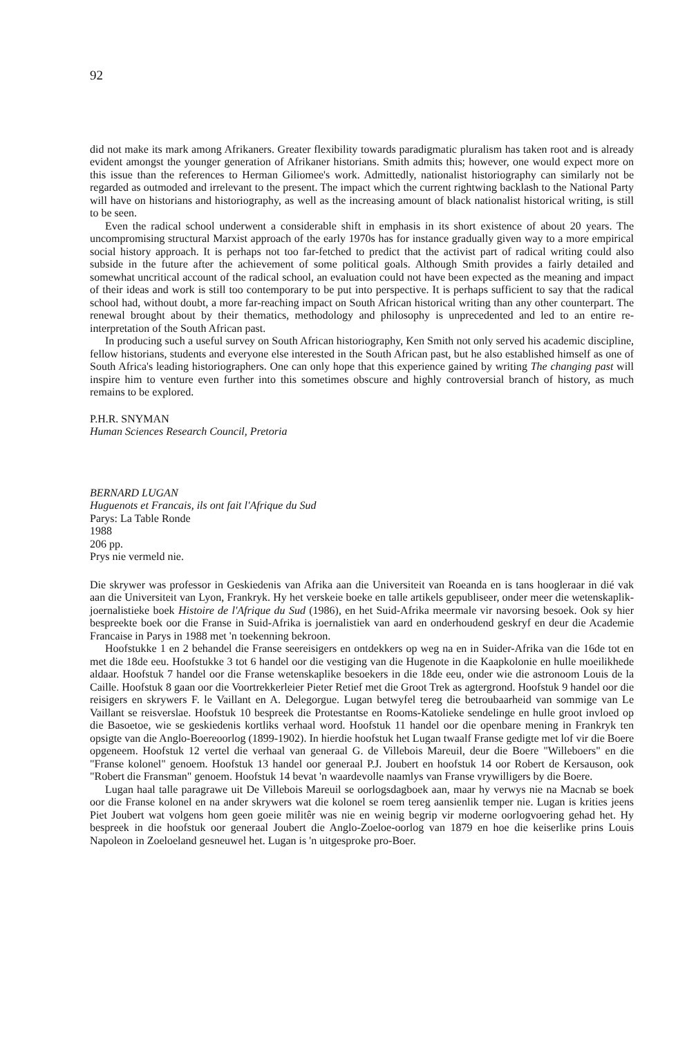92
did not make its mark among Afrikaners. Greater flexibility towards paradigmatic pluralism has taken root and is already evident amongst the younger generation of Afrikaner historians. Smith admits this; however, one would expect more on this issue than the references to Herman Giliomee's work. Admittedly, nationalist historiography can similarly not be regarded as outmoded and irrelevant to the present. The impact which the current rightwing backlash to the National Party will have on historians and historiography, as well as the increasing amount of black nationalist historical writing, is still to be seen.
Even the radical school underwent a considerable shift in emphasis in its short existence of about 20 years. The uncompromising structural Marxist approach of the early 1970s has for instance gradually given way to a more empirical social history approach. It is perhaps not too far-fetched to predict that the activist part of radical writing could also subside in the future after the achievement of some political goals. Although Smith provides a fairly detailed and somewhat uncritical account of the radical school, an evaluation could not have been expected as the meaning and impact of their ideas and work is still too contemporary to be put into perspective. It is perhaps sufficient to say that the radical school had, without doubt, a more far-reaching impact on South African historical writing than any other counterpart. The renewal brought about by their thematics, methodology and philosophy is unprecedented and led to an entire re-interpretation of the South African past.
In producing such a useful survey on South African historiography, Ken Smith not only served his academic discipline, fellow historians, students and everyone else interested in the South African past, but he also established himself as one of South Africa's leading historiographers. One can only hope that this experience gained by writing The changing past will inspire him to venture even further into this sometimes obscure and highly controversial branch of history, as much remains to be explored.
P.H.R. SNYMAN
Human Sciences Research Council, Pretoria
BERNARD LUGAN
Huguenots et Francais, ils ont fait l'Afrique du Sud
Parys: La Table Ronde
1988
206 pp.
Prys nie vermeld nie.
Die skrywer was professor in Geskiedenis van Afrika aan die Universiteit van Roeanda en is tans hoogleraar in dié vak aan die Universiteit van Lyon, Frankryk. Hy het verskeie boeke en talle artikels gepubliseer, onder meer die wetenskaplik-joernalistieke boek Histoire de l'Afrique du Sud (1986), en het Suid-Afrika meermale vir navorsing besoek. Ook sy hier bespreekte boek oor die Franse in Suid-Afrika is joernalistiek van aard en onderhoudend geskryf en deur die Academie Francaise in Parys in 1988 met 'n toekenning bekroon.
Hoofstukke 1 en 2 behandel die Franse seereisigers en ontdekkers op weg na en in Suider-Afrika van die 16de tot en met die 18de eeu. Hoofstukke 3 tot 6 handel oor die vestiging van die Hugenote in die Kaapkolonie en hulle moeilikhede aldaar. Hoofstuk 7 handel oor die Franse wetenskaplike besoekers in die 18de eeu, onder wie die astronoom Louis de la Caille. Hoofstuk 8 gaan oor die Voortrekkerleier Pieter Retief met die Groot Trek as agtergrond. Hoofstuk 9 handel oor die reisigers en skrywers F. le Vaillant en A. Delegorgue. Lugan betwyfel tereg die betroubaarheid van sommige van Le Vaillant se reisverslae. Hoofstuk 10 bespreek die Protestantse en Rooms-Katolieke sendelinge en hulle groot invloed op die Basoetoe, wie se geskiedenis kortliks verhaal word. Hoofstuk 11 handel oor die openbare mening in Frankryk ten opsigte van die Anglo-Boereoorlog (1899-1902). In hierdie hoofstuk het Lugan twaalf Franse gedigte met lof vir die Boere opgeneem. Hoofstuk 12 vertel die verhaal van generaal G. de Villebois Mareuil, deur die Boere "Willeboers" en die "Franse kolonel" genoem. Hoofstuk 13 handel oor generaal P.J. Joubert en hoofstuk 14 oor Robert de Kersauson, ook "Robert die Fransman" genoem. Hoofstuk 14 bevat 'n waardevolle naamlys van Franse vrywilligers by die Boere.
Lugan haal talle paragrawe uit De Villebois Mareuil se oorlogsdagboek aan, maar hy verwys nie na Macnab se boek oor die Franse kolonel en na ander skrywers wat die kolonel se roem tereg aansienlik temper nie. Lugan is krities jeens Piet Joubert wat volgens hom geen goeie militêr was nie en weinig begrip vir moderne oorlogvoering gehad het. Hy bespreek in die hoofstuk oor generaal Joubert die Anglo-Zoeloe-oorlog van 1879 en hoe die keiserlike prins Louis Napoleon in Zoeloeland gesneuwel het. Lugan is 'n uitgesproke pro-Boer.